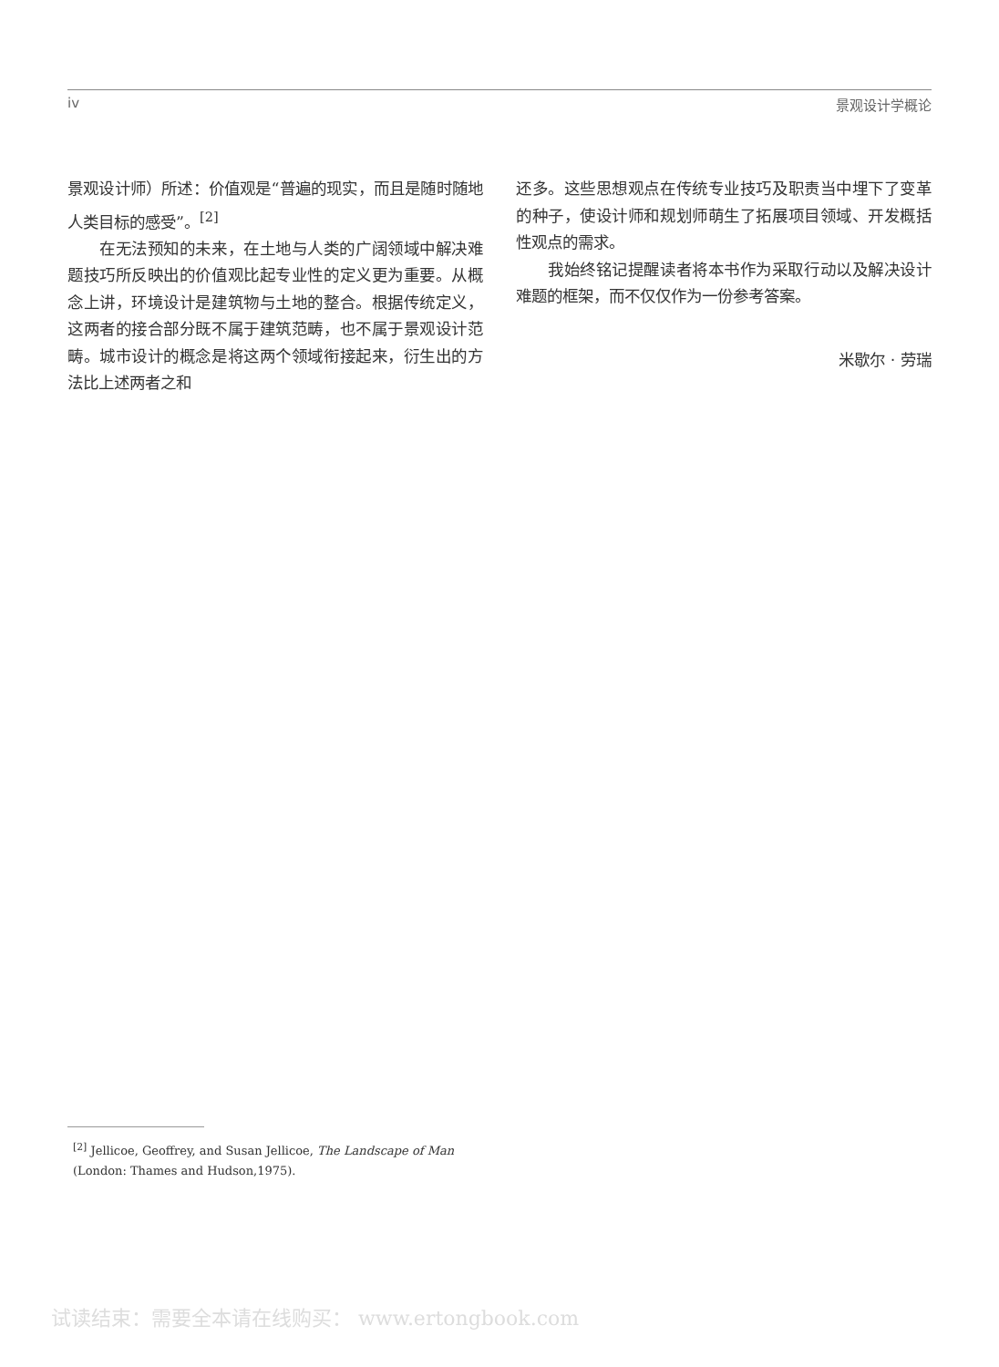iv 景观设计学概论
景观设计师）所述：价值观是“普遍的现实，而且是随时随地人类目标的感受”。<sup>[2]</sup>
在无法预知的未来，在土地与人类的广阔领域中解决难题技巧所反映出的价值观比起专业性的定义更为重要。从概念上讲，环境设计是建筑物与土地的整合。根据传统定义，这两者的接合部分既不属于建筑范畴，也不属于景观设计范畴。城市设计的概念是将这两个领域衔接起来，衍生出的方法比上述两者之和
还多。这些思想观点在传统专业技巧及职责当中埋下了变革的种子，使设计师和规划师萌生了拓展项目领域、开发概括性观点的需求。
我始终铭记提醒读者将本书作为采取行动以及解决设计难题的框架，而不仅仅作为一份参考答案。
米歇尔 · 劳瑞
<sup>[2]</sup> Jellicoe, Geoffrey, and Susan Jellicoe, The Landscape of Man (London: Thames and Hudson,1975).
试读结束：需要全本请在线购买： www.ertongbook.com